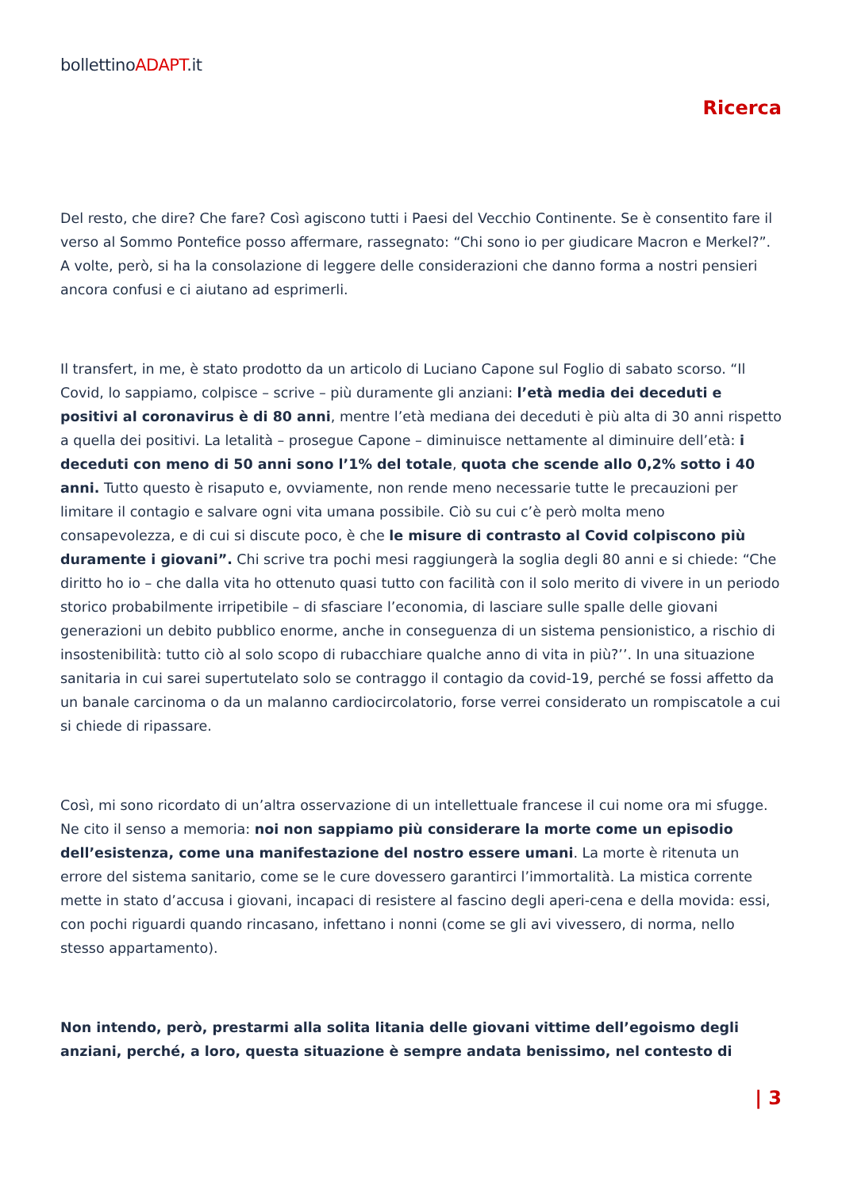bollettinoADAPT.it
Ricerca
Del resto, che dire? Che fare? Così agiscono tutti i Paesi del Vecchio Continente. Se è consentito fare il verso al Sommo Pontefice posso affermare, rassegnato: “Chi sono io per giudicare Macron e Merkel?”. A volte, però, si ha la consolazione di leggere delle considerazioni che danno forma a nostri pensieri ancora confusi e ci aiutano ad esprimerli.
Il transfert, in me, è stato prodotto da un articolo di Luciano Capone sul Foglio di sabato scorso. “Il Covid, lo sappiamo, colpisce – scrive – più duramente gli anziani: l’età media dei deceduti e positivi al coronavirus è di 80 anni, mentre l’età mediana dei deceduti è più alta di 30 anni rispetto a quella dei positivi. La letalità – prosegue Capone – diminuisce nettamente al diminuire dell’età: i deceduti con meno di 50 anni sono l’1% del totale, quota che scende allo 0,2% sotto i 40 anni. Tutto questo è risaputo e, ovviamente, non rende meno necessarie tutte le precauzioni per limitare il contagio e salvare ogni vita umana possibile. Ciò su cui c’è però molta meno consapevolezza, e di cui si discute poco, è che le misure di contrasto al Covid colpiscono più duramente i giovani”. Chi scrive tra pochi mesi raggiungerà la soglia degli 80 anni e si chiede: “Che diritto ho io – che dalla vita ho ottenuto quasi tutto con facilità con il solo merito di vivere in un periodo storico probabilmente irripetibile – di sfasciare l’economia, di lasciare sulle spalle delle giovani generazioni un debito pubblico enorme, anche in conseguenza di un sistema pensionistico, a rischio di insostenibilità: tutto ciò al solo scopo di rubacchiare qualche anno di vita in più?’’. In una situazione sanitaria in cui sarei supertutelato solo se contraggo il contagio da covid-19, perché se fossi affetto da un banale carcinoma o da un malanno cardiocircolatorio, forse verrei considerato un rompiscatole a cui si chiede di ripassare.
Così, mi sono ricordato di un’altra osservazione di un intellettuale francese il cui nome ora mi sfugge. Ne cito il senso a memoria: noi non sappiamo più considerare la morte come un episodio dell’esistenza, come una manifestazione del nostro essere umani. La morte è ritenuta un errore del sistema sanitario, come se le cure dovessero garantirci l’immortalità. La mistica corrente mette in stato d’accusa i giovani, incapaci di resistere al fascino degli aperi-cena e della movida: essi, con pochi riguardi quando rincasano, infettano i nonni (come se gli avi vivessero, di norma, nello stesso appartamento).
Non intendo, però, prestarmi alla solita litania delle giovani vittime dell’egoismo degli anziani, perché, a loro, questa situazione è sempre andata benissimo, nel contesto di
| 3